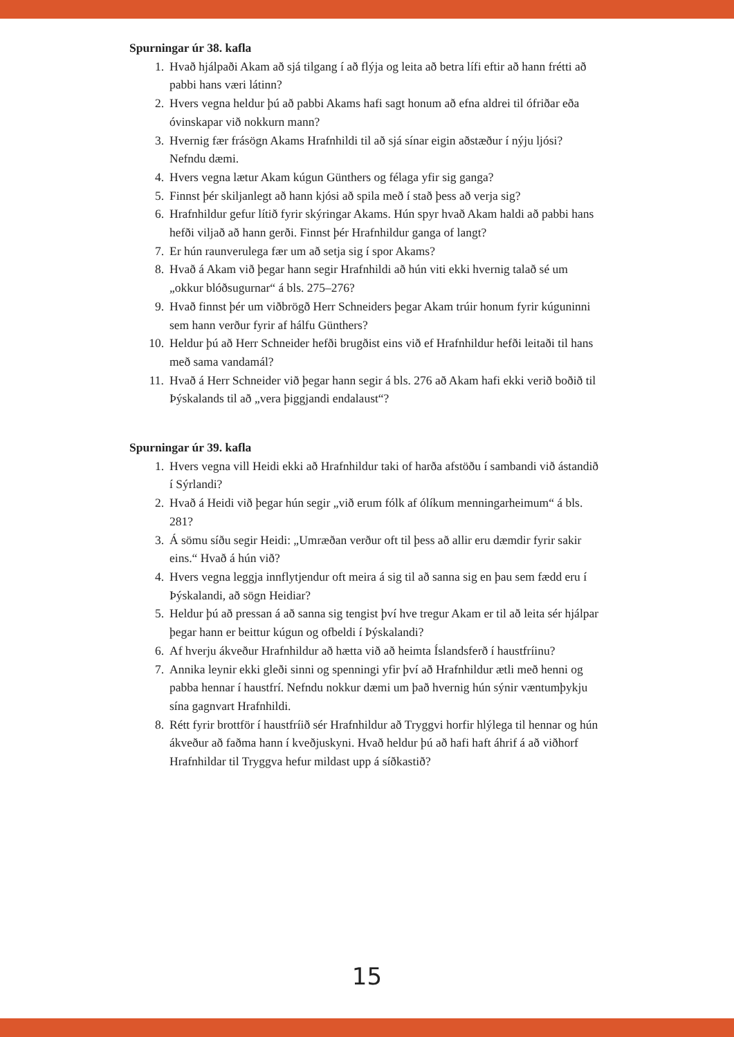Spurningar úr 38. kafla
1. Hvað hjálpaði Akam að sjá tilgang í að flýja og leita að betra lífi eftir að hann frétti að pabbi hans væri látinn?
2. Hvers vegna heldur þú að pabbi Akams hafi sagt honum að efna aldrei til ófriðar eða óvinskapar við nokkurn mann?
3. Hvernig fær frásögn Akams Hrafnhildi til að sjá sínar eigin aðstæður í nýju ljósi? Nefndu dæmi.
4. Hvers vegna lætur Akam kúgun Günthers og félaga yfir sig ganga?
5. Finnst þér skiljanlegt að hann kjósi að spila með í stað þess að verja sig?
6. Hrafnhildur gefur lítið fyrir skýringar Akams. Hún spyr hvað Akam haldi að pabbi hans hefði viljað að hann gerði. Finnst þér Hrafnhildur ganga of langt?
7. Er hún raunverulega fær um að setja sig í spor Akams?
8. Hvað á Akam við þegar hann segir Hrafnhildi að hún viti ekki hvernig talað sé um „okkur blóðsugurnar“ á bls. 275–276?
9. Hvað finnst þér um viðbrögð Herr Schneiders þegar Akam trúir honum fyrir kúguninni sem hann verður fyrir af hálfu Günthers?
10. Heldur þú að Herr Schneider hefði brugðist eins við ef Hrafnhildur hefði leitaði til hans með sama vandamál?
11. Hvað á Herr Schneider við þegar hann segir á bls. 276 að Akam hafi ekki verið boðið til Þýskalands til að „vera þiggjandi endalaust“?
Spurningar úr 39. kafla
1. Hvers vegna vill Heidi ekki að Hrafnhildur taki of harða afstöðu í sambandi við ástandið í Sýrlandi?
2. Hvað á Heidi við þegar hún segir „við erum fólk af ólíkum menningarheimum“ á bls. 281?
3. Á sömu síðu segir Heidi: „Umræðan verður oft til þess að allir eru dæmdir fyrir sakir eins.“ Hvað á hún við?
4. Hvers vegna leggja innflytjendur oft meira á sig til að sanna sig en þau sem fædd eru í Þýskalandi, að sögn Heidiar?
5. Heldur þú að pressan á að sanna sig tengist því hve tregur Akam er til að leita sér hjálpar þegar hann er beittur kúgun og ofbeldi í Þýskalandi?
6. Af hverju ákveður Hrafnhildur að hætta við að heimta Íslandsferð í haustfríinu?
7. Annika leynir ekki gleði sinni og spenningi yfir því að Hrafnhildur ætli með henni og pabba hennar í haustfrí. Nefndu nokkur dæmi um það hvernig hún sýnir væntumþykju sína gagnvart Hrafnhildi.
8. Rétt fyrir brottför í haustfríið sér Hrafnhildur að Tryggvi horfir hlýlega til hennar og hún ákveður að faðma hann í kveðjuskyni. Hvað heldur þú að hafi haft áhrif á að viðhorf Hrafnhildar til Tryggva hefur mildast upp á síðkastið?
15